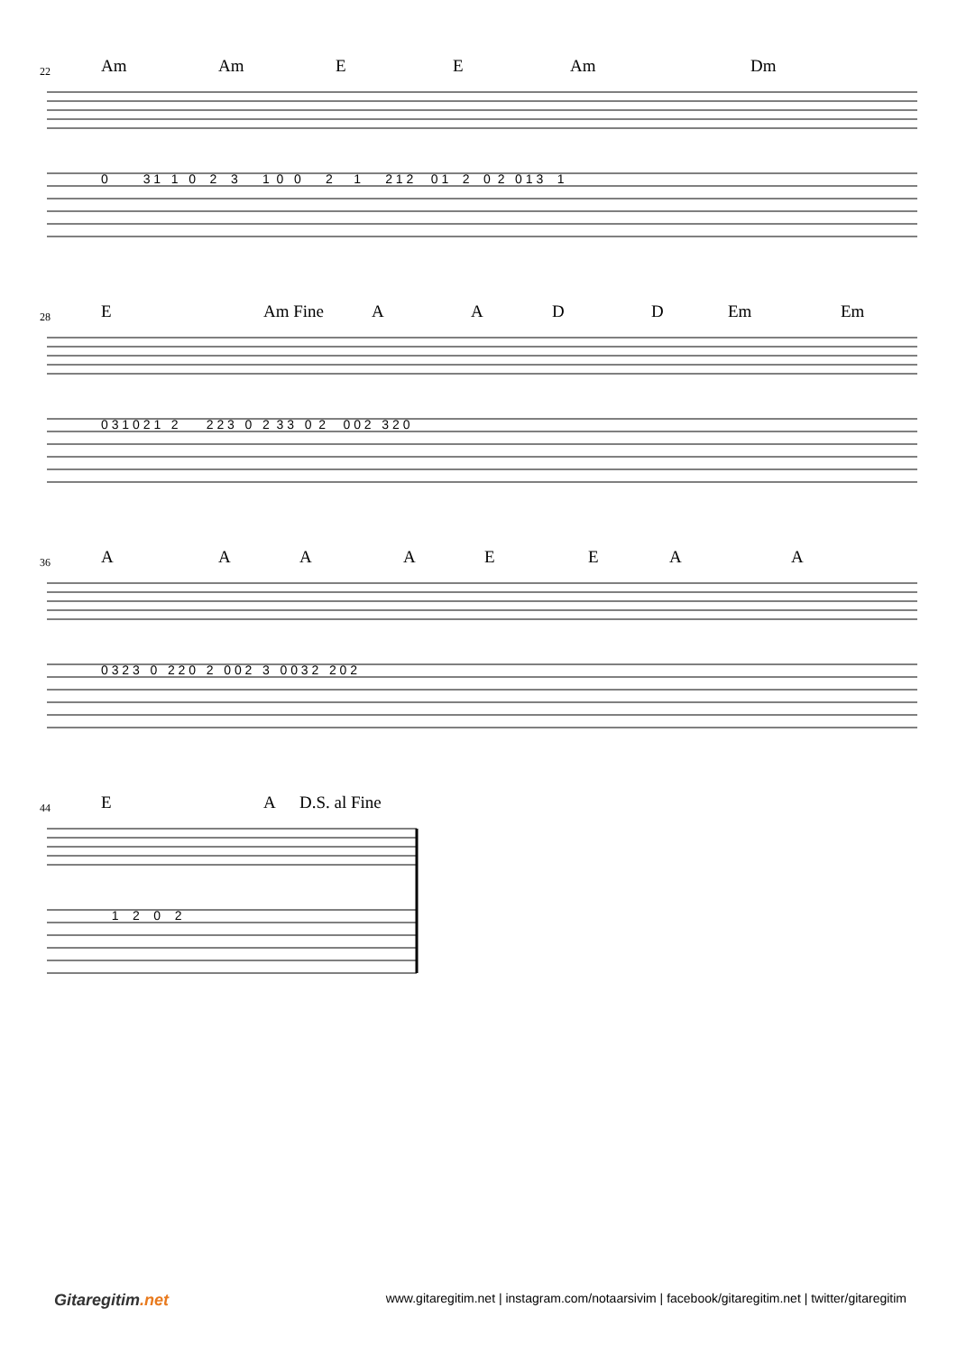22 Am Am EE Am Dm
0 3 1 1 0 2 3 1 0 0 2 1 2 1 2 0 1 2 0 2 0 1 3 1
28 E Am Fine AADD Em Em
0 3 1 0 2 1 2 2 2 3 0 2 3 3 0 2 0 0 2 3 2 0
36 AAAAEEAA
0 3 2 3 0 2 2 0 2 0 0 2 3 0 0 3 2 2 0 2
44 EA D.S. al Fine
1 2 0 2
Gitaregitim.net
www.gitaregitim.net | instagram.com/notaarsivim | facebook/gitaregitim.net | twitter/gitaregitim